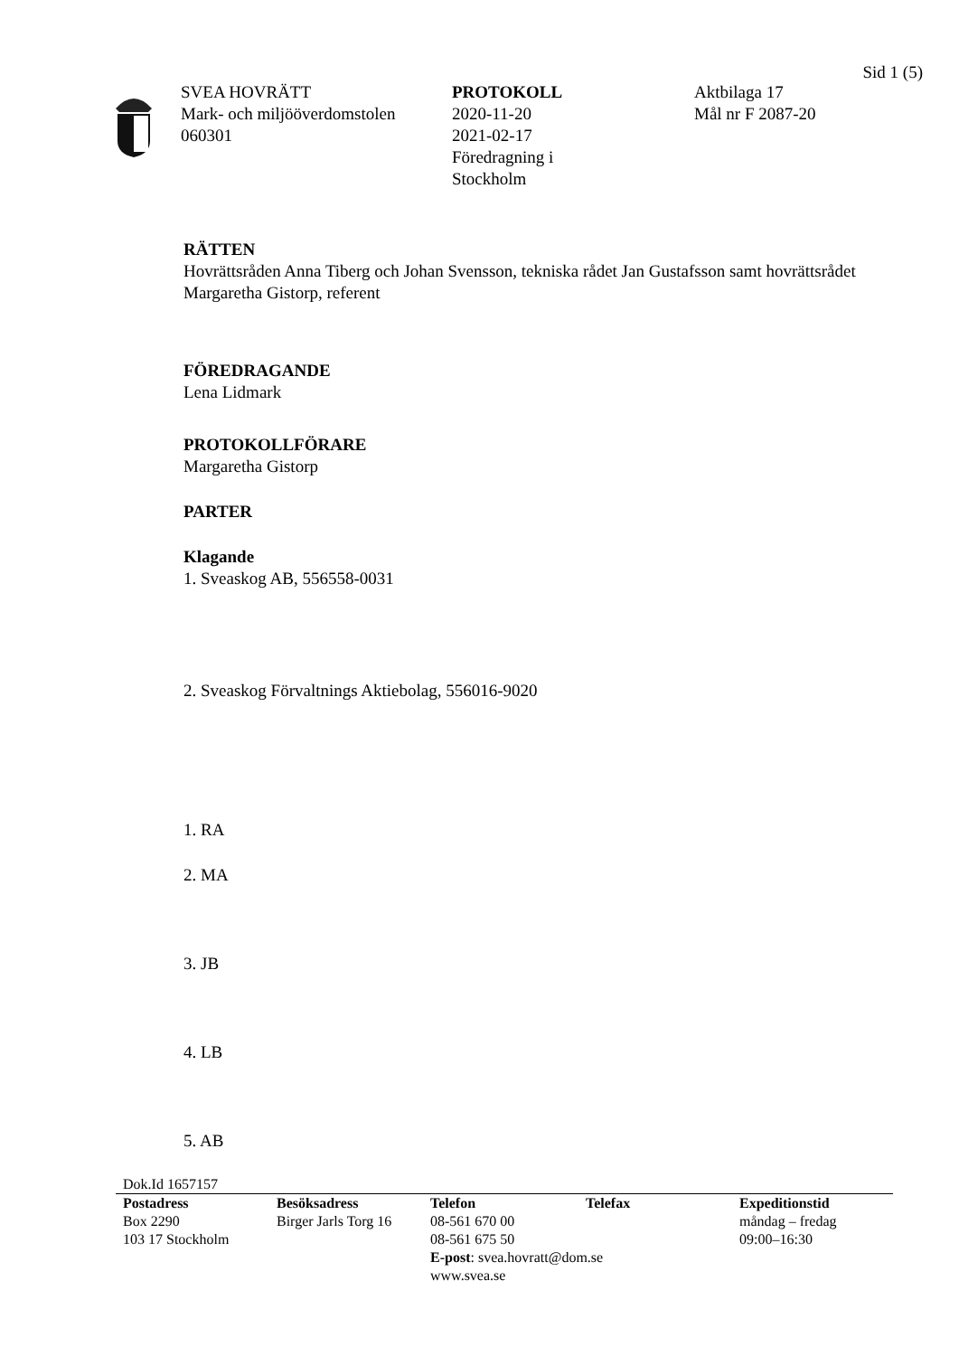Sid 1 (5)
SVEA HOVRÄTT
Mark- och miljööverdomstolen
060301
PROTOKOLL
2020-11-20
2021-02-17
Föredragning i
Stockholm
Aktbilaga 17
Mål nr F 2087-20
RÄTTEN
Hovrättsråden Anna Tiberg och Johan Svensson, tekniska rådet Jan Gustafsson samt hovrättsrådet Margaretha Gistorp, referent
FÖREDRAGANDE
Lena Lidmark
PROTOKOLLFÖRARE
Margaretha Gistorp
PARTER
Klagande
1. Sveaskog AB, 556558-0031
2. Sveaskog Förvaltnings Aktiebolag, 556016-9020
1. RA
2. MA
3. JB
4. LB
5. AB
Dok.Id 1657157
Postadress
Box 2290
103 17 Stockholm
Besöksadress
Birger Jarls Torg 16
Telefon
08-561 670 00
08-561 675 50
E-post: svea.hovratt@dom.se
www.svea.se
Telefax Expeditionstid
måndag – fredag
09:00–16:30